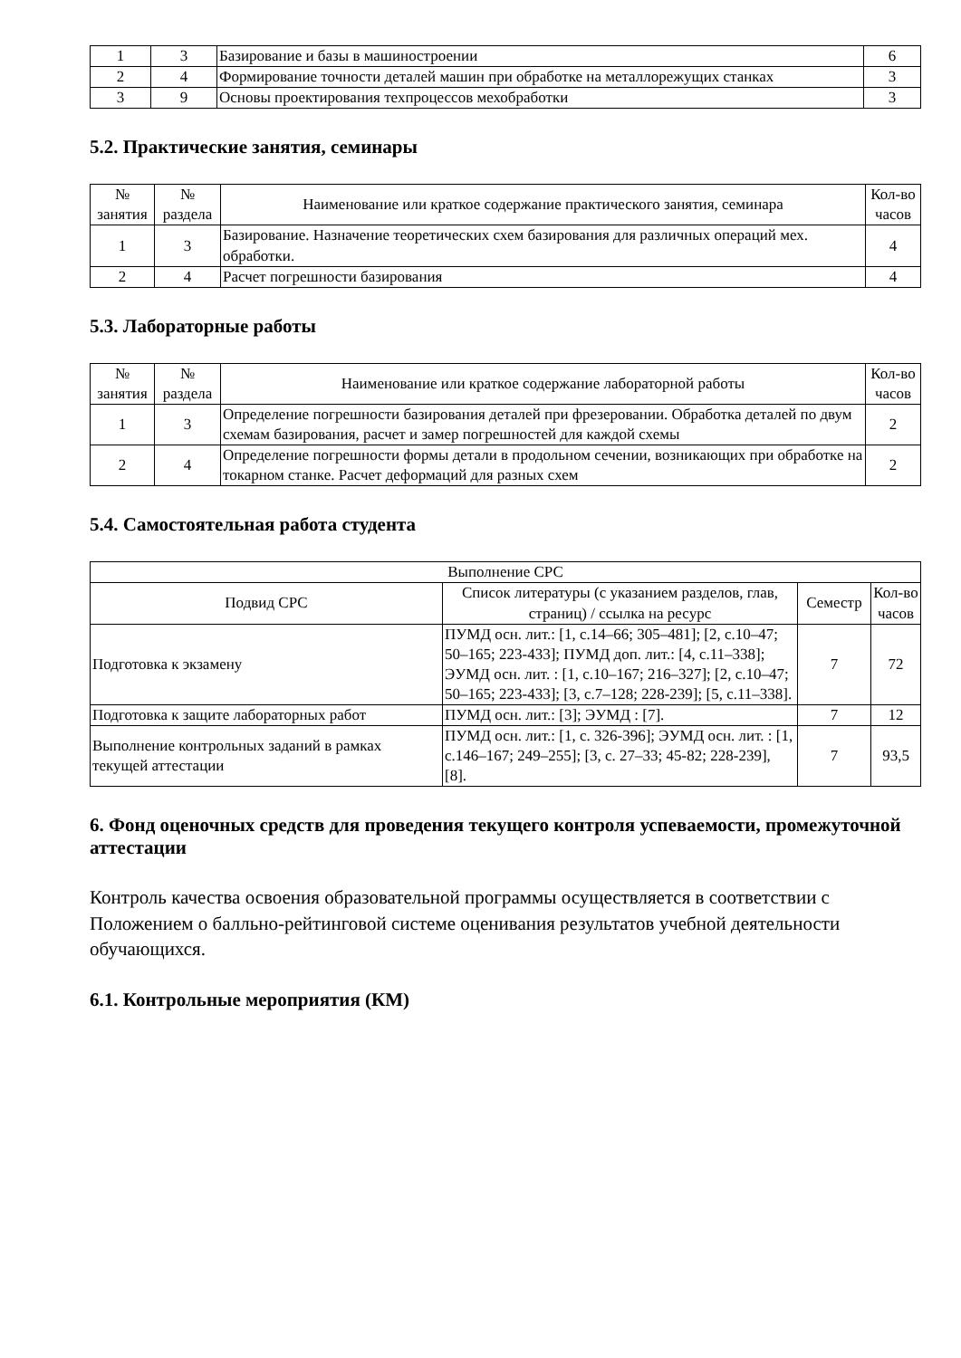| 1 | 3 | Базирование и базы в машиностроении | 6 |
| 2 | 4 | Формирование точности деталей машин при обработке на металлорежущих станках | 3 |
| 3 | 9 | Основы проектирования техпроцессов мехобработки | 3 |
5.2. Практические занятия, семинары
| № занятия | № раздела | Наименование или краткое содержание практического занятия, семинара | Кол-во часов |
| --- | --- | --- | --- |
| 1 | 3 | Базирование. Назначение теоретических схем базирования для различных операций мех. обработки. | 4 |
| 2 | 4 | Расчет погрешности базирования | 4 |
5.3. Лабораторные работы
| № занятия | № раздела | Наименование или краткое содержание лабораторной работы | Кол-во часов |
| --- | --- | --- | --- |
| 1 | 3 | Определение погрешности базирования деталей при фрезеровании. Обработка деталей по двум схемам базирования, расчет и замер погрешностей для каждой схемы | 2 |
| 2 | 4 | Определение погрешности формы детали в продольном сечении, возникающих при обработке на токарном станке. Расчет деформаций для разных схем | 2 |
5.4. Самостоятельная работа студента
| Выполнение СРС | | | |
| --- | --- | --- | --- |
| Подвид СРС | Список литературы (с указанием разделов, глав, страниц) / ссылка на ресурс | Семестр | Кол-во часов |
| Подготовка к экзамену | ПУМД осн. лит.: [1, с.14–66; 305–481]; [2, с.10–47; 50–165; 223-433]; ПУМД доп. лит.: [4, с.11–338]; ЭУМД осн. лит. : [1, с.10–167; 216–327]; [2, с.10–47; 50–165; 223-433]; [3, с.7–128; 228-239]; [5, с.11–338]. | 7 | 72 |
| Подготовка к защите лабораторных работ | ПУМД осн. лит.: [3]; ЭУМД : [7]. | 7 | 12 |
| Выполнение контрольных заданий в рамках текущей аттестации | ПУМД осн. лит.: [1, с. 326-396]; ЭУМД осн. лит. : [1, с.146–167; 249–255]; [3, с. 27–33; 45-82; 228-239], [8]. | 7 | 93,5 |
6. Фонд оценочных средств для проведения текущего контроля успеваемости, промежуточной аттестации
Контроль качества освоения образовательной программы осуществляется в соответствии с Положением о балльно-рейтинговой системе оценивания результатов учебной деятельности обучающихся.
6.1. Контрольные мероприятия (КМ)